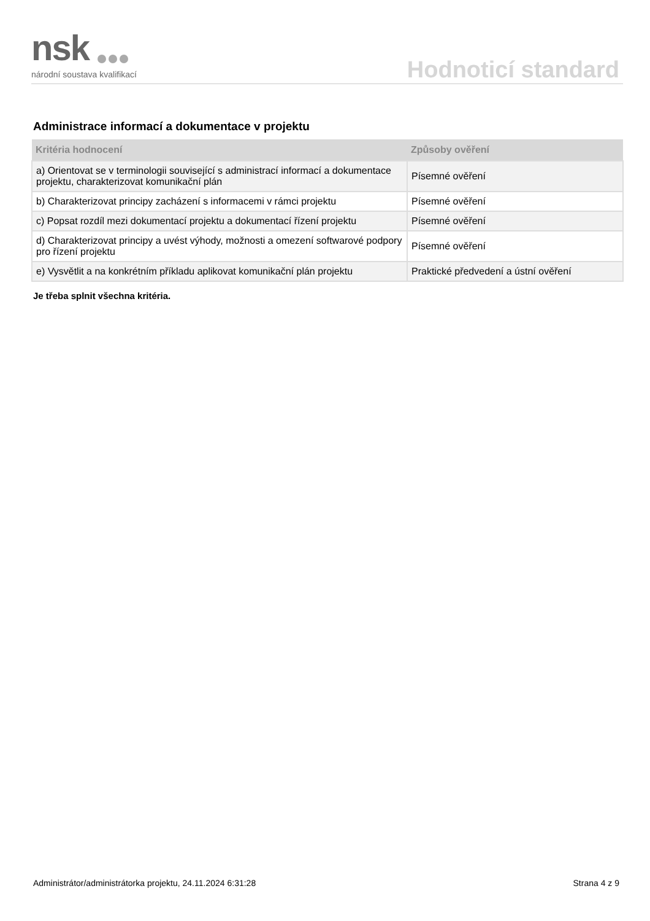nsk
národní soustava kvalifikací
Hodnoticí standard
Administrace informací a dokumentace v projektu
| Kritéria hodnocení | Způsoby ověření |
| --- | --- |
| a) Orientovat se v terminologii související s administrací informací a dokumentace projektu, charakterizovat komunikační plán | Písemné ověření |
| b) Charakterizovat principy zacházení s informacemi v rámci projektu | Písemné ověření |
| c) Popsat rozdíl mezi dokumentací projektu a dokumentací řízení projektu | Písemné ověření |
| d) Charakterizovat principy a uvést výhody, možnosti a omezení softwarové podpory pro řízení projektu | Písemné ověření |
| e) Vysvětlit a na konkrétním příkladu aplikovat komunikační plán projektu | Praktické předvedení a ústní ověření |
Je třeba splnit všechna kritéria.
Administrátor/administrátorka projektu, 24.11.2024 6:31:28 Strana 4 z 9